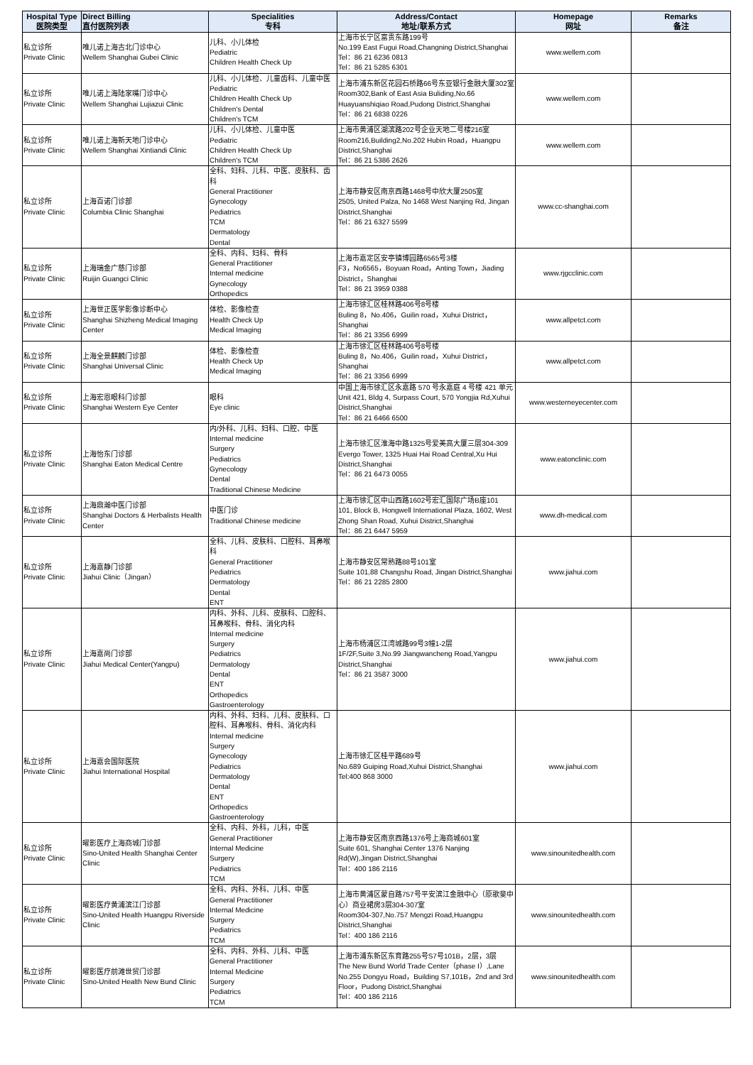| Hospital Type 医院类型 | Direct Billing 直付医院列表 | Specialities 专科 | Address/Contact 地址/联系方式 | Homepage 网址 | Remarks 备注 |
| --- | --- | --- | --- | --- | --- |
| 私立诊所 Private Clinic | 唯儿诺上海古北门诊中心 Wellem Shanghai Gubei Clinic | 儿科、小儿体检 Pediatric Children Health Check Up | 上海市长宁区富贵东路199号 No.199 East Fugui Road,Changning District,Shanghai Tel：86 21 6236 0813 Tel：86 21 5285 6301 | www.wellem.com | |
| 私立诊所 Private Clinic | 唯儿诺上海陆家嘴门诊中心 Wellem Shanghai Lujiazui Clinic | 儿科、小儿体检、儿童齿科、儿童中医 Pediatric Children Health Check Up Children's Dental Children's TCM | 上海市浦东新区花园石桥路66号东亚银行金融大厦302室 Room302,Bank of East Asia Buliding,No.66 Huayuanshiqiao Road,Pudong District,Shanghai Tel：86 21 6838 0226 | www.wellem.com | |
| 私立诊所 Private Clinic | 唯儿诺上海新天地门诊中心 Wellem Shanghai Xintiandi Clinic | 儿科、小儿体检、儿童中医 Pediatric Children Health Check Up Children's TCM | 上海市黄浦区湖滨路202号企业天地二号楼216室 Room216,Building2,No.202 Hubin Road，Huangpu District,Shanghai Tel：86 21 5386 2626 | www.wellem.com | |
| 私立诊所 Private Clinic | 上海百诺门诊部 Columbia Clinic Shanghai | 全科、妇科、儿科、中医、皮肤科、齿科 General Practitioner Gynecology Pediatrics TCM Dermatology Dental | 上海市静安区南京西路1468号中欣大厦2505室 2505, United Palza, No 1468 West Nanjing Rd, Jingan District,Shanghai Tel：86 21 6327 5599 | www.cc-shanghai.com | |
| 私立诊所 Private Clinic | 上海瑞金广慈门诊部 Ruijin Guangci Clinic | 全科、内科、妇科、骨科 General Practitioner Internal medicine Gynecology Orthopedics | 上海市嘉定区安亭镇博园路6565号3楼 F3，No6565，Boyuan Road，Anting Town，Jiading District，Shanghai Tel：86 21 3959 0388 | www.rjgcclinic.com | |
| 私立诊所 Private Clinic | 上海世正医学影像诊断中心 Shanghai Shizheng Medical Imaging Center | 体检、影像检查 Health Check Up Medical Imaging | 上海市徐汇区桂林路406号8号楼 Buling 8，No.406，Guilin road，Xuhui District，Shanghai Tel：86 21 3356 6999 | www.allpetct.com | |
| 私立诊所 Private Clinic | 上海全景麒麟门诊部 Shanghai Universal Clinic | 体检、影像检查 Health Check Up Medical Imaging | 上海市徐汇区桂林路406号8号楼 Buling 8，No.406，Guilin road，Xuhui District，Shanghai Tel：86 21 3356 6999 | www.allpetct.com | |
| 私立诊所 Private Clinic | 上海宏恩眼科门诊部 Shanghai Western Eye Center | 眼科 Eye clinic | 中国上海市徐汇区永嘉路 570 号永嘉庭 4 号楼 421 单元 Unit 421, Bldg 4, Surpass Court, 570 Yongjia Rd,Xuhui District,Shanghai Tel：86 21 6466 6500 | www.westerneyecenter.com | |
| 私立诊所 Private Clinic | 上海怡东门诊部 Shanghai Eaton Medical Centre | 内/外科、儿科、妇科、口腔、中医 Internal medicine Surgery Pediatrics Gynecology Dental Traditional Chinese Medicine | 上海市徐汇区淮海中路1325号爱美高大厦三层304-309 Evergo Tower, 1325 Huai Hai Road Central,Xu Hui District,Shanghai Tel：86 21 6473 0055 | www.eatonclinic.com | |
| 私立诊所 Private Clinic | 上海鼎瀚中医门诊部 Shanghai Doctors & Herbalists Health Center | 中医门诊 Traditional Chinese medicine | 上海市徐汇区中山西路1602号宏汇国际广场B座101 101, Block B, Hongwell International Plaza, 1602, West Zhong Shan Road, Xuhui District,Shanghai Tel：86 21 6447 5959 | www.dh-medical.com | |
| 私立诊所 Private Clinic | 上海嘉静门诊部 Jiahui Clinic（Jingan） | 全科、儿科、皮肤科、口腔科、耳鼻喉科 General Practitioner Pediatrics Dermatology Dental ENT | 上海市静安区常熟路88号101室 Suite 101,88 Changshu Road, Jingan District,Shanghai Tel：86 21 2285 2800 | www.jiahui.com | |
| 私立诊所 Private Clinic | 上海嘉尚门诊部 Jiahui Medical Center(Yangpu) | 内科、外科、儿科、皮肤科、口腔科、耳鼻喉科、骨科、消化内科 Internal medicine Surgery Pediatrics Dermatology Dental ENT Orthopedics Gastroenterology | 上海市杨浦区江湾城路99号3幢1-2层 1F/2F,Suite 3,No.99 Jiangwancheng Road,Yangpu District,Shanghai Tel：86 21 3587 3000 | www.jiahui.com | |
| 私立诊所 Private Clinic | 上海嘉会国际医院 Jiahui International Hospital | 内科、外科、妇科、儿科、皮肤科、口腔科、耳鼻喉科、骨科、消化内科 Internal medicine Surgery Gynecology Pediatrics Dermatology Dental ENT Orthopedics Gastroenterology | 上海市徐汇区桂平路689号 No.689 Guiping Road,Xuhui District,Shanghai Tel:400 868 3000 | www.jiahui.com | |
| 私立诊所 Private Clinic | 曜影医疗上海商城门诊部 Sino-United Health Shanghai Center Clinic | 全科、内科、外科，儿科，中医 General Practitioner Internal Medicine Surgery Pediatrics TCM | 上海市静安区南京西路1376号上海商城601室 Suite 601, Shanghai Center 1376 Nanjing Rd(W),Jingan District,Shanghai Tel：400 186 2116 | www.sinounitedhealth.com | |
| 私立诊所 Private Clinic | 曜影医疗黄浦滨江门诊部 Sino-United Health Huangpu Riverside Clinic | 全科、内科、外科、儿科、中医 General Practitioner Internal Medicine Surgery Pediatrics TCM | 上海市黄浦区蒙自路757号平安滨江金融中心（原歌斐中心）商业裙房3层304-307室 Room304-307,No.757 Mengzi Road,Huangpu District,Shanghai Tel：400 186 2116 | www.sinounitedhealth.com | |
| 私立诊所 Private Clinic | 曜影医疗前滩世贸门诊部 Sino-United Health New Bund Clinic | 全科、内科、外科、儿科、中医 General Practitioner Internal Medicine Surgery Pediatrics TCM | 上海市浦东新区东育路255号S7号101B，2层，3层 The New Bund World Trade Center（phase I）,Lane No.255 Dongyu Road，Building S7,101B，2nd and 3rd Floor，Pudong District,Shanghai Tel：400 186 2116 | www.sinounitedhealth.com | |